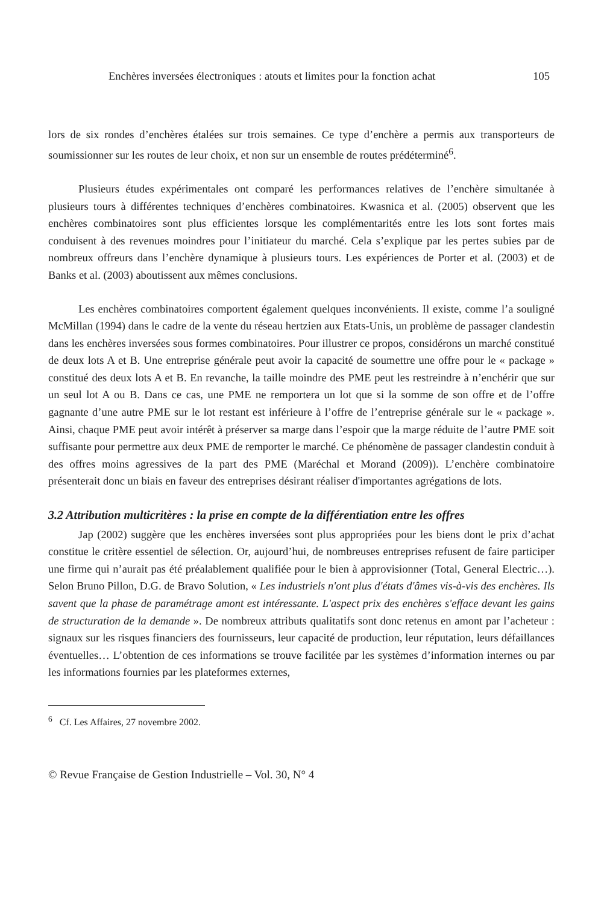Enchères inversées électroniques : atouts et limites pour la fonction achat 105
lors de six rondes d’enchères étalées sur trois semaines. Ce type d’enchère a permis aux transporteurs de soumissionner sur les routes de leur choix, et non sur un ensemble de routes prédéterminé<sup>6</sup>.
Plusieurs études expérimentales ont comparé les performances relatives de l’enchère simultanée à plusieurs tours à différentes techniques d’enchères combinatoires. Kwasnica et al. (2005) observent que les enchères combinatoires sont plus efficientes lorsque les complémentarités entre les lots sont fortes mais conduisent à des revenues moindres pour l’initiateur du marché. Cela s’explique par les pertes subies par de nombreux offreurs dans l’enchère dynamique à plusieurs tours. Les expériences de Porter et al. (2003) et de Banks et al. (2003) aboutissent aux mêmes conclusions.
Les enchères combinatoires comportent également quelques inconvénients. Il existe, comme l’a souligné McMillan (1994) dans le cadre de la vente du réseau hertzien aux Etats-Unis, un problème de passager clandestin dans les enchères inversées sous formes combinatoires. Pour illustrer ce propos, considérons un marché constitué de deux lots A et B. Une entreprise générale peut avoir la capacité de soumettre une offre pour le « package » constitué des deux lots A et B. En revanche, la taille moindre des PME peut les restreindre à n’enchérir que sur un seul lot A ou B. Dans ce cas, une PME ne remportera un lot que si la somme de son offre et de l’offre gagnante d’une autre PME sur le lot restant est inférieure à l’offre de l’entreprise générale sur le « package ». Ainsi, chaque PME peut avoir intérêt à préserver sa marge dans l’espoir que la marge réduite de l’autre PME soit suffisante pour permettre aux deux PME de remporter le marché. Ce phénomène de passager clandestin conduit à des offres moins agressives de la part des PME (Maréchal et Morand (2009)). L’enchère combinatoire présenterait donc un biais en faveur des entreprises désirant réaliser d'importantes agrégations de lots.
3.2 Attribution multicritères : la prise en compte de la différentiation entre les offres
Jap (2002) suggère que les enchères inversées sont plus appropriées pour les biens dont le prix d’achat constitue le critère essentiel de sélection. Or, aujourd’hui, de nombreuses entreprises refusent de faire participer une firme qui n’aurait pas été préalablement qualifiée pour le bien à approvisionner (Total, General Electric…). Selon Bruno Pillon, D.G. de Bravo Solution, « Les industriels n'ont plus d'états d'âmes vis-à-vis des enchères. Ils savent que la phase de paramétrage amont est intéressante. L'aspect prix des enchères s'efface devant les gains de structuration de la demande ». De nombreux attributs qualitatifs sont donc retenus en amont par l’acheteur : signaux sur les risques financiers des fournisseurs, leur capacité de production, leur réputation, leurs défaillances éventuelles… L’obtention de ces informations se trouve facilitée par les systèmes d’information internes ou par les informations fournies par les plateformes externes,
<sup>6</sup> Cf. Les Affaires, 27 novembre 2002.
© Revue Française de Gestion Industrielle – Vol. 30, N° 4